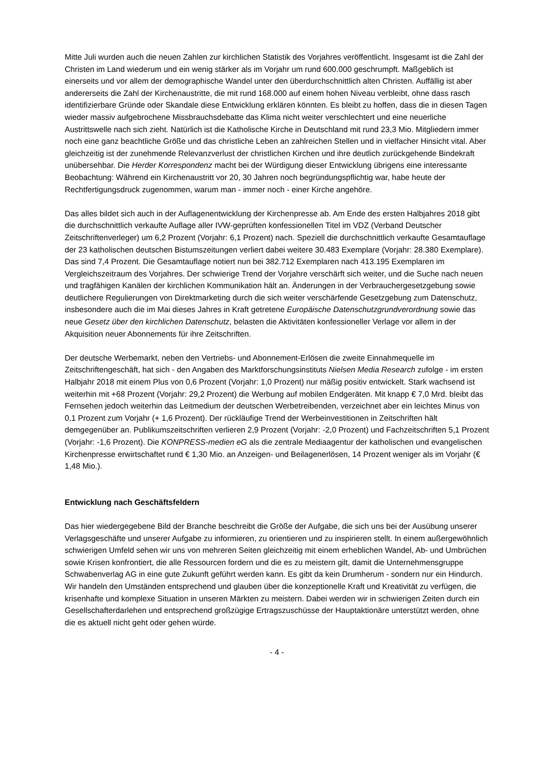Mitte Juli wurden auch die neuen Zahlen zur kirchlichen Statistik des Vorjahres veröffentlicht. Insgesamt ist die Zahl der Christen im Land wiederum und ein wenig stärker als im Vorjahr um rund 600.000 geschrumpft. Maßgeblich ist einerseits und vor allem der demographische Wandel unter den überdurchschnittlich alten Christen. Auffällig ist aber andererseits die Zahl der Kirchenaustritte, die mit rund 168.000 auf einem hohen Niveau verbleibt, ohne dass rasch identifizierbare Gründe oder Skandale diese Entwicklung erklären könnten. Es bleibt zu hoffen, dass die in diesen Tagen wieder massiv aufgebrochene Missbrauchsdebatte das Klima nicht weiter verschlechtert und eine neuerliche Austrittswelle nach sich zieht. Natürlich ist die Katholische Kirche in Deutschland mit rund 23,3 Mio. Mitgliedern immer noch eine ganz beachtliche Größe und das christliche Leben an zahlreichen Stellen und in vielfacher Hinsicht vital. Aber gleichzeitig ist der zunehmende Relevanzverlust der christlichen Kirchen und ihre deutlich zurückgehende Bindekraft unübersehbar. Die Herder Korrespondenz macht bei der Würdigung dieser Entwicklung übrigens eine interessante Beobachtung: Während ein Kirchenaustritt vor 20, 30 Jahren noch begründungspflichtig war, habe heute der Rechtfertigungsdruck zugenommen, warum man - immer noch - einer Kirche angehöre.
Das alles bildet sich auch in der Auflagenentwicklung der Kirchenpresse ab. Am Ende des ersten Halbjahres 2018 gibt die durchschnittlich verkaufte Auflage aller IVW-geprüften konfessionellen Titel im VDZ (Verband Deutscher Zeitschriftenverleger) um 6,2 Prozent (Vorjahr: 6,1 Prozent) nach. Speziell die durchschnittlich verkaufte Gesamtauflage der 23 katholischen deutschen Bistumszeitungen verliert dabei weitere 30.483 Exemplare (Vorjahr: 28.380 Exemplare). Das sind 7,4 Prozent. Die Gesamtauflage notiert nun bei 382.712 Exemplaren nach 413.195 Exemplaren im Vergleichszeitraum des Vorjahres. Der schwierige Trend der Vorjahre verschärft sich weiter, und die Suche nach neuen und tragfähigen Kanälen der kirchlichen Kommunikation hält an. Änderungen in der Verbrauchergesetzgebung sowie deutlichere Regulierungen von Direktmarketing durch die sich weiter verschärfende Gesetzgebung zum Datenschutz, insbesondere auch die im Mai dieses Jahres in Kraft getretene Europäische Datenschutzgrundverordnung sowie das neue Gesetz über den kirchlichen Datenschutz, belasten die Aktivitäten konfessioneller Verlage vor allem in der Akquisition neuer Abonnements für ihre Zeitschriften.
Der deutsche Werbemarkt, neben den Vertriebs- und Abonnement-Erlösen die zweite Einnahmequelle im Zeitschriftengeschäft, hat sich - den Angaben des Marktforschungsinstituts Nielsen Media Research zufolge - im ersten Halbjahr 2018 mit einem Plus von 0,6 Prozent (Vorjahr: 1,0 Prozent) nur mäßig positiv entwickelt. Stark wachsend ist weiterhin mit +68 Prozent (Vorjahr: 29,2 Prozent) die Werbung auf mobilen Endgeräten. Mit knapp € 7,0 Mrd. bleibt das Fernsehen jedoch weiterhin das Leitmedium der deutschen Werbetreibenden, verzeichnet aber ein leichtes Minus von 0,1 Prozent zum Vorjahr (+ 1,6 Prozent). Der rückläufige Trend der Werbeinvestitionen in Zeitschriften hält demgegenüber an. Publikumszeitschriften verlieren 2,9 Prozent (Vorjahr: -2,0 Prozent) und Fachzeitschriften 5,1 Prozent (Vorjahr: -1,6 Prozent). Die KONPRESS-medien eG als die zentrale Mediaagentur der katholischen und evangelischen Kirchenpresse erwirtschaftet rund € 1,30 Mio. an Anzeigen- und Beilagenerlösen, 14 Prozent weniger als im Vorjahr (€ 1,48 Mio.).
Entwicklung nach Geschäftsfeldern
Das hier wiedergegebene Bild der Branche beschreibt die Größe der Aufgabe, die sich uns bei der Ausübung unserer Verlagsgeschäfte und unserer Aufgabe zu informieren, zu orientieren und zu inspirieren stellt. In einem außergewöhnlich schwierigen Umfeld sehen wir uns von mehreren Seiten gleichzeitig mit einem erheblichen Wandel, Ab- und Umbrüchen sowie Krisen konfrontiert, die alle Ressourcen fordern und die es zu meistern gilt, damit die Unternehmensgruppe Schwabenverlag AG in eine gute Zukunft geführt werden kann. Es gibt da kein Drumherum - sondern nur ein Hindurch. Wir handeln den Umständen entsprechend und glauben über die konzeptionelle Kraft und Kreativität zu verfügen, die krisenhafte und komplexe Situation in unseren Märkten zu meistern. Dabei werden wir in schwierigen Zeiten durch ein Gesellschafterdarlehen und entsprechend großzügige Ertragszuschüsse der Hauptaktionäre unterstützt werden, ohne die es aktuell nicht geht oder gehen würde.
- 4 -